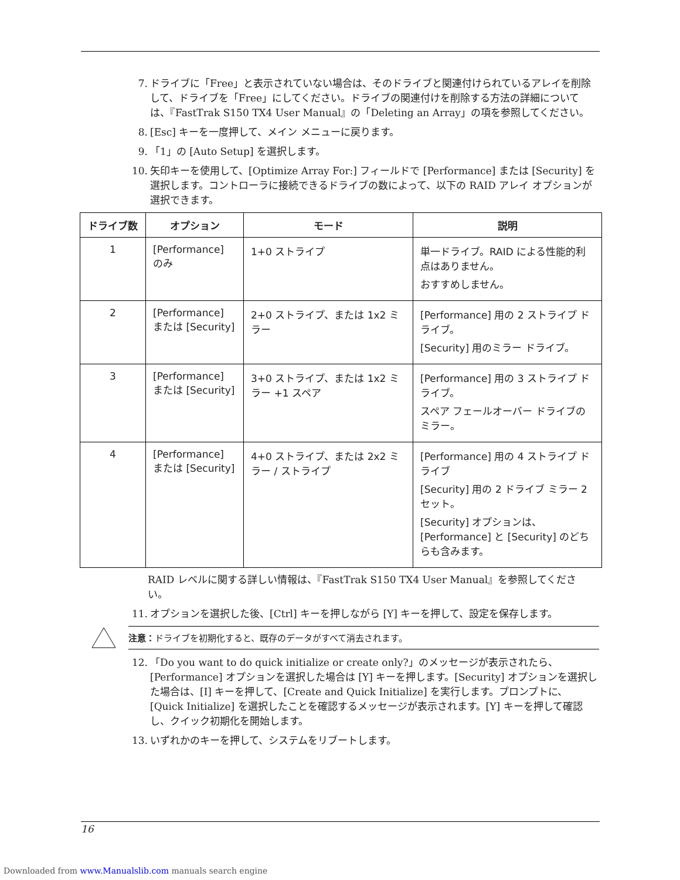7. ドライブに「Free」と表示されていない場合は、そのドライブと関連付けられているアレイを削除して、ドライブを「Free」にしてください。ドライブの関連付けを削除する方法の詳細については、『FastTrak S150 TX4 User Manual』の「Deleting an Array」の項を参照してください。
8. [Esc] キーを一度押して、メイン メニューに戻ります。
9. 「1」の [Auto Setup] を選択します。
10. 矢印キーを使用して、[Optimize Array For:] フィールドで [Performance] または [Security] を選択します。コントローラに接続できるドライブの数によって、以下の RAID アレイ オプションが選択できます。
| ドライブ数 | オプション | モード | 説明 |
| --- | --- | --- | --- |
| 1 | [Performance] のみ | 1+0 ストライプ | 単一ドライブ。RAID による性能的利点はありません。 おすすめしません。 |
| 2 | [Performance] または [Security] | 2+0 ストライプ、または 1x2 ミラー | [Performance] 用の 2 ストライプ ドライブ。 [Security] 用のミラー ドライブ。 |
| 3 | [Performance] または [Security] | 3+0 ストライプ、または 1x2 ミラー +1 スペア | [Performance] 用の 3 ストライプ ドライブ。 スペア フェールオーバー ドライブのミラー。 |
| 4 | [Performance] または [Security] | 4+0 ストライプ、または 2x2 ミラー / ストライプ | [Performance] 用の 4 ストライプ ドライブ [Security] 用の 2 ドライブ ミラー 2 セット。 [Security] オプションは、[Performance] と [Security] のどちらも含みます。 |
RAID レベルに関する詳しい情報は、『FastTrak S150 TX4 User Manual』を参照してください。
11. オプションを選択した後、[Ctrl] キーを押しながら [Y] キーを押して、設定を保存します。
注意：ドライブを初期化すると、既存のデータがすべて消去されます。
12. 「Do you want to do quick initialize or create only?」のメッセージが表示されたら、[Performance] オプションを選択した場合は [Y] キーを押します。[Security] オプションを選択した場合は、[I] キーを押して、[Create and Quick Initialize] を実行します。プロンプトに、[Quick Initialize] を選択したことを確認するメッセージが表示されます。[Y] キーを押して確認し、クイック初期化を開始します。
13. いずれかのキーを押して、システムをリブートします。
16
Downloaded from www.Manualslib.com manuals search engine